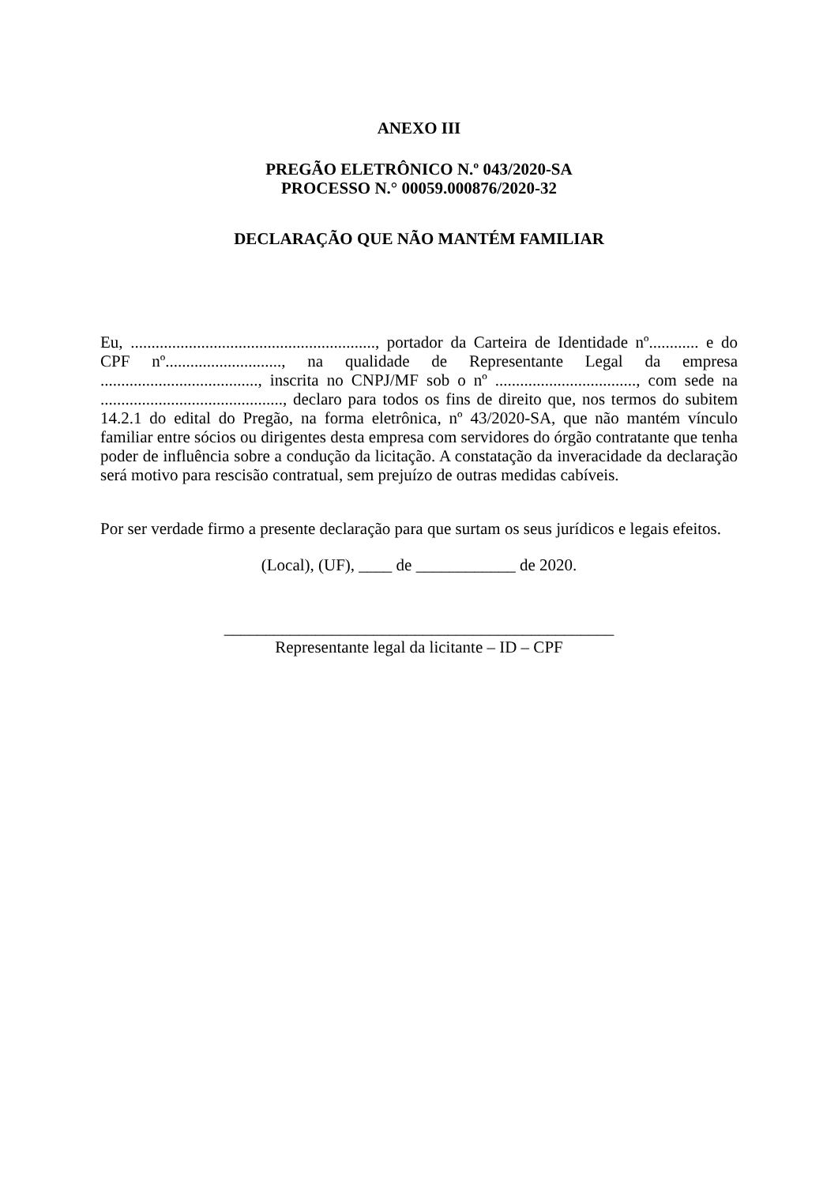ANEXO III
PREGÃO ELETRÔNICO N.º 043/2020-SA
PROCESSO N.° 00059.000876/2020-32
DECLARAÇÃO QUE NÃO MANTÉM FAMILIAR
Eu, ..........................................................., portador da Carteira de Identidade nº............ e do CPF nº............................, na qualidade de Representante Legal da empresa ......................................, inscrita no CNPJ/MF sob o nº .................................., com sede na ............................................, declaro para todos os fins de direito que, nos termos do subitem 14.2.1 do edital do Pregão, na forma eletrônica, nº 43/2020-SA, que não mantém vínculo familiar entre sócios ou dirigentes desta empresa com servidores do órgão contratante que tenha poder de influência sobre a condução da licitação. A constatação da inveracidade da declaração será motivo para rescisão contratual, sem prejuízo de outras medidas cabíveis.
Por ser verdade firmo a presente declaração para que surtam os seus jurídicos e legais efeitos.
(Local), (UF), ____ de ____________ de 2020.
_______________________________________________
Representante legal da licitante – ID – CPF